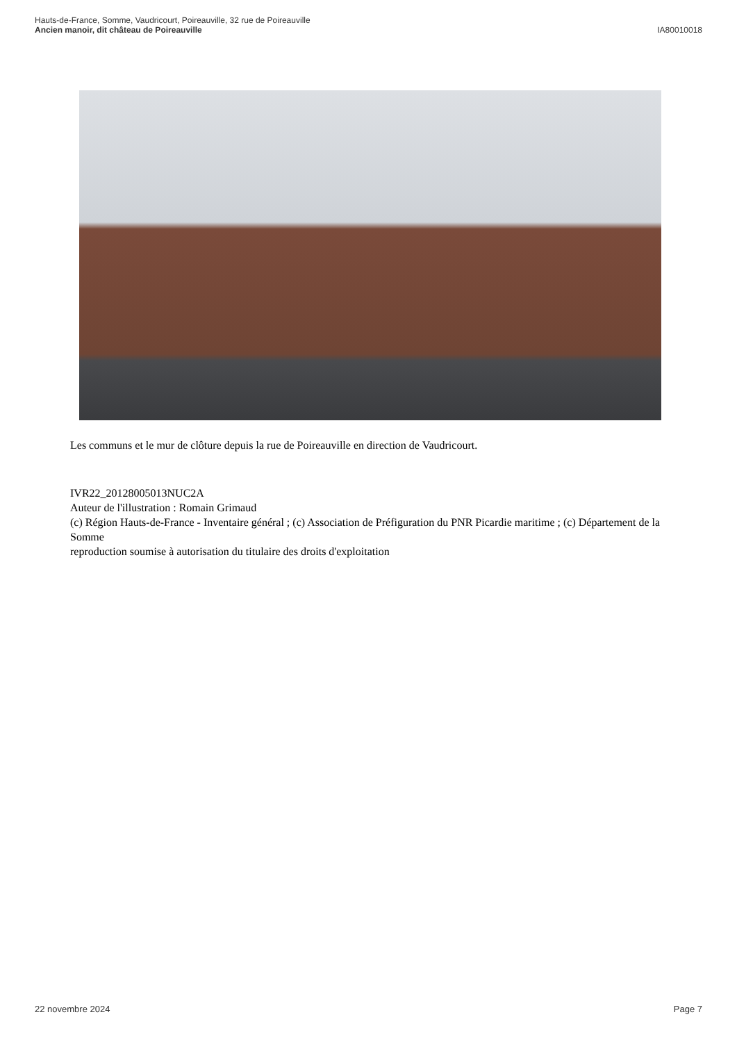Hauts-de-France, Somme, Vaudricourt, Poireauville, 32 rue de Poireauville
Ancien manoir, dit château de Poireauville
IA80010018
Les communs et le mur de clôture depuis la rue de Poireauville en direction de Vaudricourt.
IVR22_20128005013NUC2A
Auteur de l'illustration : Romain Grimaud
(c) Région Hauts-de-France - Inventaire général ; (c) Association de Préfiguration du PNR Picardie maritime ; (c) Département de la Somme
reproduction soumise à autorisation du titulaire des droits d'exploitation
22 novembre 2024 Page 7